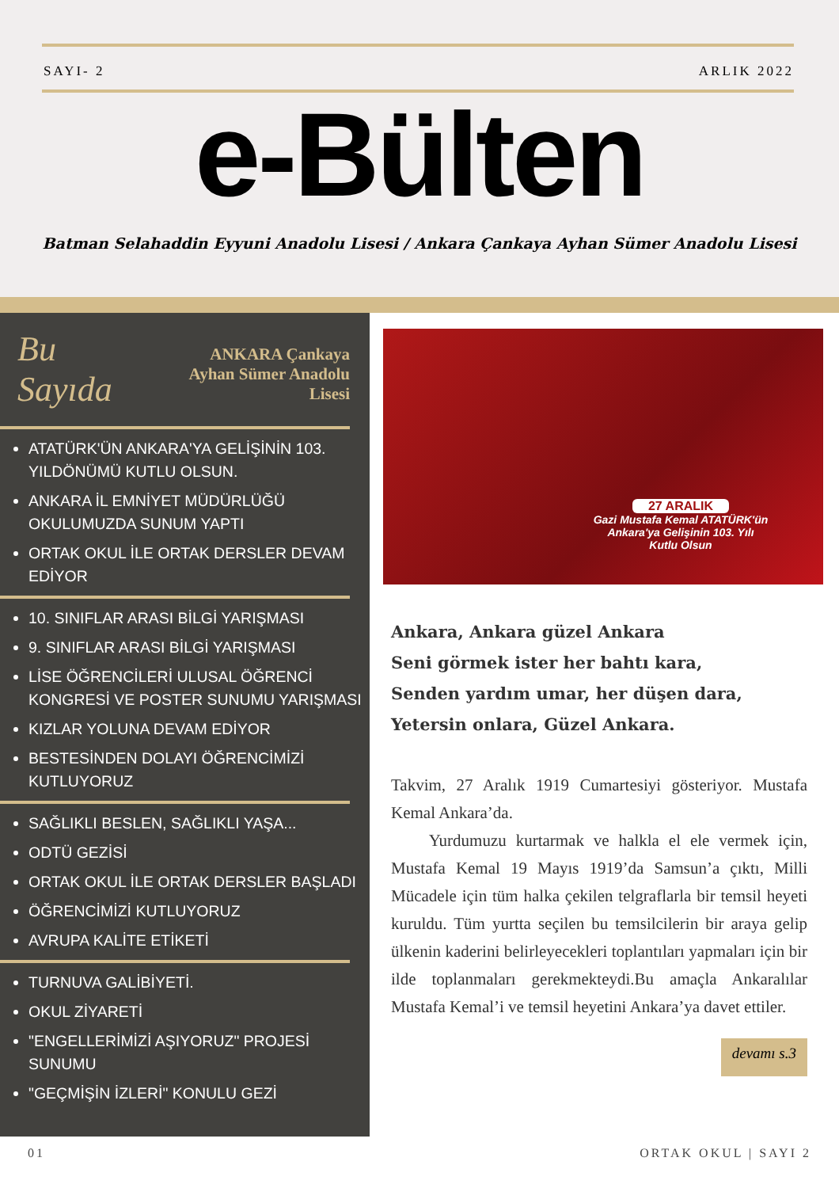SAYI- 2 ARLIK 2022
e-Bülten
Batman Selahaddin Eyyuni Anadolu Lisesi / Ankara Çankaya Ayhan Sümer Anadolu Lisesi
Bu Sayıda ANKARA Çankaya
Ayhan Sümer Anadolu Lisesi
ATATÜRK'ÜN ANKARA'YA GELİŞİNİN 103. YILDÖNÜMÜ KUTLU OLSUN.
ANKARA İL EMNİYET MÜDÜRLÜĞÜ OKULUMUZDA SUNUM YAPTI
ORTAK OKUL İLE ORTAK DERSLER DEVAM EDİYOR
10. SINIFLAR ARASI BİLGİ YARIŞMASI
9. SINIFLAR ARASI BİLGİ YARIŞMASI
LİSE ÖĞRENCİLERİ ULUSAL ÖĞRENCİ KONGRESİ VE POSTER SUNUMU YARIŞMASI
KIZLAR YOLUNA DEVAM EDİYOR
BESTESİNDEN DOLAYI ÖĞRENCİMİZİ KUTLUYORUZ
SAĞLIKLI BESLEN, SAĞLIKLI YAŞA...
ODTÜ GEZİSİ
ORTAK OKUL İLE ORTAK DERSLER BAŞLADI
ÖĞRENCİMİZİ KUTLUYORUZ
AVRUPA KALİTE ETİKETİ
TURNUVA GALİBİYETİ.
OKUL ZİYARETİ
"ENGELLERİMİZİ AŞIYORUZ" PROJESİ SUNUMU
"GEÇMİŞİN İZLERİ" KONULU GEZİ
27 ARALIK
Gazi Mustafa Kemal ATATÜRK'ün
Ankara'ya Gelişinin 103. Yılı
Kutlu Olsun
Ankara, Ankara güzel Ankara
Seni görmek ister her bahtı kara,
Senden yardım umar, her düşen dara,
Yetersin onlara, Güzel Ankara.
Takvim, 27 Aralık 1919 Cumartesiyi gösteriyor. Mustafa Kemal Ankara’da.
Yurdumuzu kurtarmak ve halkla el ele vermek için, Mustafa Kemal 19 Mayıs 1919’da Samsun’a çıktı, Milli Mücadele için tüm halka çekilen telgraflarla bir temsil heyeti kuruldu. Tüm yurtta seçilen bu temsilcilerin bir araya gelip ülkenin kaderini belirleyecekleri toplantıları yapmaları için bir ilde toplanmaları gerekmekteydi.Bu amaçla Ankaralılar Mustafa Kemal’i ve temsil heyetini Ankara’ya davet ettiler.
devamı s.3
01 ORTAK OKUL | SAYI 2